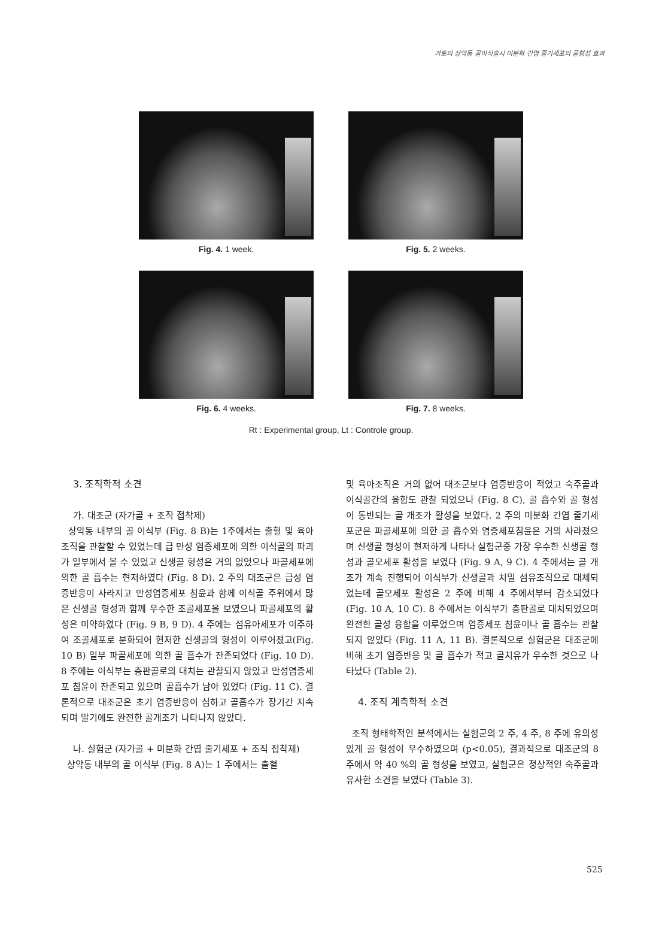가토의 상악동 골이식술시 미분화 간엽 줄기세포의 골형성 효과
Fig. 4. 1 week. Fig. 5. 2 weeks.
Fig. 6. 4 weeks. Fig. 7. 8 weeks.
Rt : Experimental group, Lt : Controle group.
3. 조직학적 소견
가. 대조군 (자가골 + 조직 접착제)
상악동 내부의 골 이식부 (Fig. 8 B)는 1주에서는 출혈 및 육아조직을 관찰할 수 있었는데 급 만성 염증세포에 의한 이식골의 파괴가 일부에서 볼 수 있었고 신생골 형성은 거의 없었으나 파골세포에 의한 골 흡수는 현저하였다 (Fig. 8 D). 2 주의 대조군은 급성 염증반응이 사라지고 만성염증세포 침윤과 함께 이식골 주위에서 많은 신생골 형성과 함께 우수한 조골세포을 보였으나 파골세포의 활성은 미약하였다 (Fig. 9 B, 9 D). 4 주에는 섬유아세포가 이주하여 조골세포로 분화되어 현저한 신생골의 형성이 이루어졌고(Fig. 10 B) 일부 파골세포에 의한 골 흡수가 잔존되었다 (Fig. 10 D). 8 주에는 이식부는 층판골로의 대치는 관찰되지 않았고 만성염증세포 침윤이 잔존되고 있으며 골흡수가 남아 있었다 (Fig. 11 C). 결론적으로 대조군은 초기 염증반응이 심하고 골흡수가 장기간 지속되며 말기에도 완전한 골개조가 나타나지 않았다.
나. 실험군 (자가골 + 미분화 간엽 줄기세포 + 조직 접착제)
상악동 내부의 골 이식부 (Fig. 8 A)는 1 주에서는 출혈
및 육아조직은 거의 없어 대조군보다 염증반응이 적었고 숙주골과 이식골간의 융합도 관찰 되었으나 (Fig. 8 C), 골 흡수와 골 형성이 동반되는 골 개조가 활성을 보였다. 2 주의 미분화 간엽 줄기세포군은 파골세포에 의한 골 흡수와 염증세포침윤은 거의 사라졌으며 신생골 형성이 현저하게 나타나 실험군중 가장 우수한 신생골 형성과 골모세포 활성을 보였다 (Fig. 9 A, 9 C). 4 주에서는 골 개조가 계속 진행되어 이식부가 신생골과 치밀 섬유조직으로 대체되었는데 골모세포 활성은 2 주에 비해 4 주에서부터 감소되었다 (Fig. 10 A, 10 C). 8 주에서는 이식부가 층판골로 대치되었으며 완전한 골성 융합을 이루었으며 염증세포 침윤이나 골 흡수는 관찰되지 않았다 (Fig. 11 A, 11 B). 결론적으로 실험군은 대조군에 비해 초기 염증반응 및 골 흡수가 적고 골치유가 우수한 것으로 나타났다 (Table 2).
4. 조직 계측학적 소견
조직 형태학적인 분석에서는 실험군의 2 주, 4 주, 8 주에 유의성 있게 골 형성이 우수하였으며 (p<0.05), 결과적으로 대조군의 8 주에서 약 40 %의 골 형성을 보였고, 실험군은 정상적인 숙주골과 유사한 소견을 보였다 (Table 3).
525